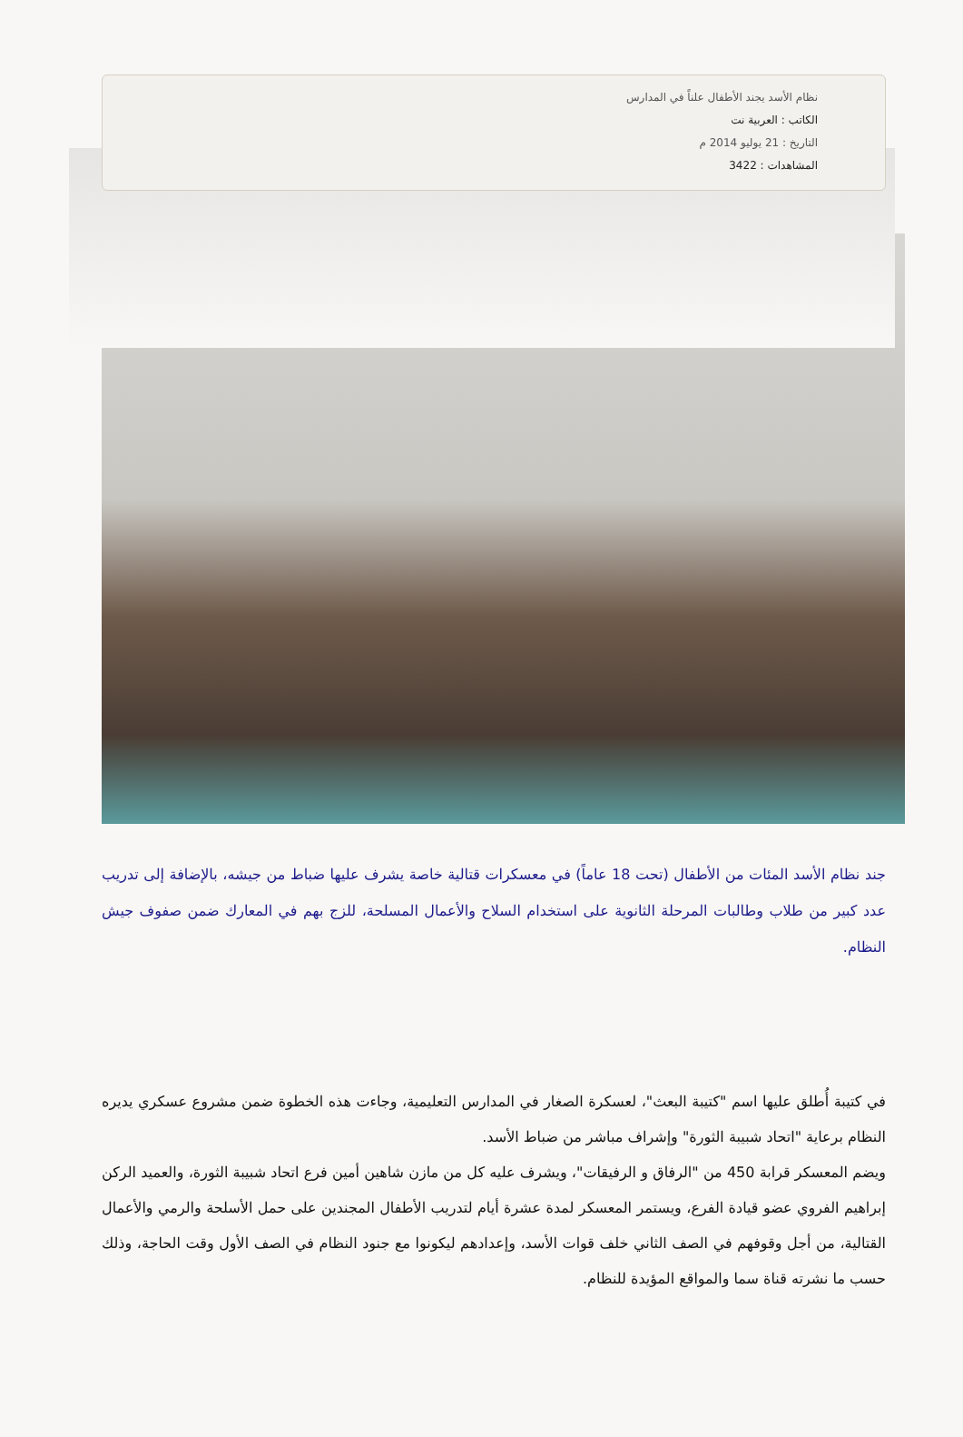نظام الأسد يجند الأطفال علناً في المدارس
الكاتب : العربية نت
التاريخ : 21 يوليو 2014 م
المشاهدات : 3422
جند نظام الأسد المئات من الأطفال (تحت 18 عاماً) في معسكرات قتالية خاصة يشرف عليها ضباط من جيشه، بالإضافة إلى تدريب عدد كبير من طلاب وطالبات المرحلة الثانوية على استخدام السلاح والأعمال المسلحة، للزج بهم في المعارك ضمن صفوف جيش النظام.
في كتيبة أُطلق عليها اسم "كتيبة البعث"، لعسكرة الصغار في المدارس التعليمية، وجاءت هذه الخطوة ضمن مشروع عسكري يديره النظام برعاية "اتحاد شبيبة الثورة" وإشراف مباشر من ضباط الأسد.
ويضم المعسكر قرابة 450 من "الرفاق و الرفيقات"، ويشرف عليه كل من مازن شاهين أمين فرع اتحاد شبيبة الثورة، والعميد الركن إبراهيم الفروي عضو قيادة الفرع، ويستمر المعسكر لمدة عشرة أيام لتدريب الأطفال المجندين على حمل الأسلحة والرمي والأعمال القتالية، من أجل وقوفهم في الصف الثاني خلف قوات الأسد، وإعدادهم ليكونوا مع جنود النظام في الصف الأول وقت الحاجة، وذلك حسب ما نشرته قناة سما والمواقع المؤيدة للنظام.